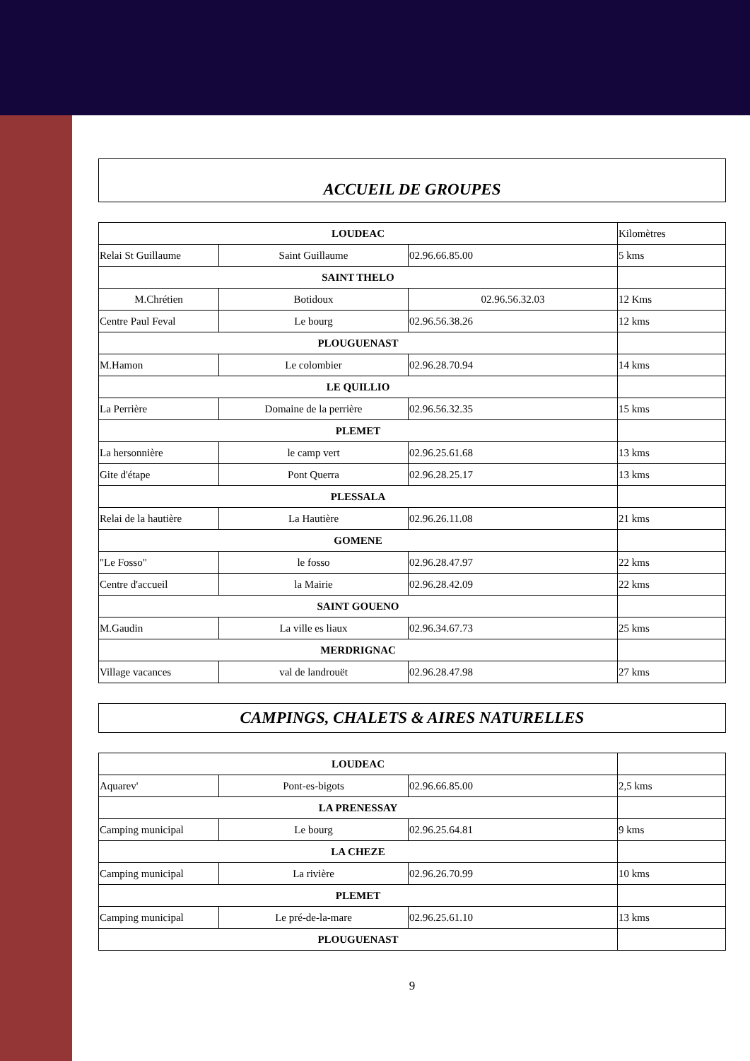ACCUEIL DE GROUPES
| LOUDEAC | | | Kilomètres |
| Relai St Guillaume | Saint Guillaume | 02.96.66.85.00 | 5 kms |
| SAINT THELO | | | |
| M.Chrétien | Botidoux | 02.96.56.32.03 | 12 Kms |
| Centre Paul Feval | Le bourg | 02.96.56.38.26 | 12 kms |
| PLOUGUENAST | | | |
| M.Hamon | Le colombier | 02.96.28.70.94 | 14 kms |
| LE QUILLIO | | | |
| La Perrière | Domaine de la perrière | 02.96.56.32.35 | 15 kms |
| PLEMET | | | |
| La hersonnière | le camp vert | 02.96.25.61.68 | 13 kms |
| Gite d'étape | Pont Querra | 02.96.28.25.17 | 13 kms |
| PLESSALA | | | |
| Relai de la hautière | La Hautière | 02.96.26.11.08 | 21 kms |
| GOMENE | | | |
| "Le Fosso" | le fosso | 02.96.28.47.97 | 22 kms |
| Centre d'accueil | la Mairie | 02.96.28.42.09 | 22 kms |
| SAINT GOUENO | | | |
| M.Gaudin | La ville es liaux | 02.96.34.67.73 | 25 kms |
| MERDRIGNAC | | | |
| Village vacances | val de landrouët | 02.96.28.47.98 | 27 kms |
CAMPINGS, CHALETS & AIRES NATURELLES
| LOUDEAC | | | |
| Aquarev' | Pont-es-bigots | 02.96.66.85.00 | 2,5 kms |
| LA PRENESSAY | | | |
| Camping municipal | Le bourg | 02.96.25.64.81 | 9 kms |
| LA CHEZE | | | |
| Camping municipal | La rivière | 02.96.26.70.99 | 10 kms |
| PLEMET | | | |
| Camping municipal | Le pré-de-la-mare | 02.96.25.61.10 | 13 kms |
| PLOUGUENAST | | | |
9